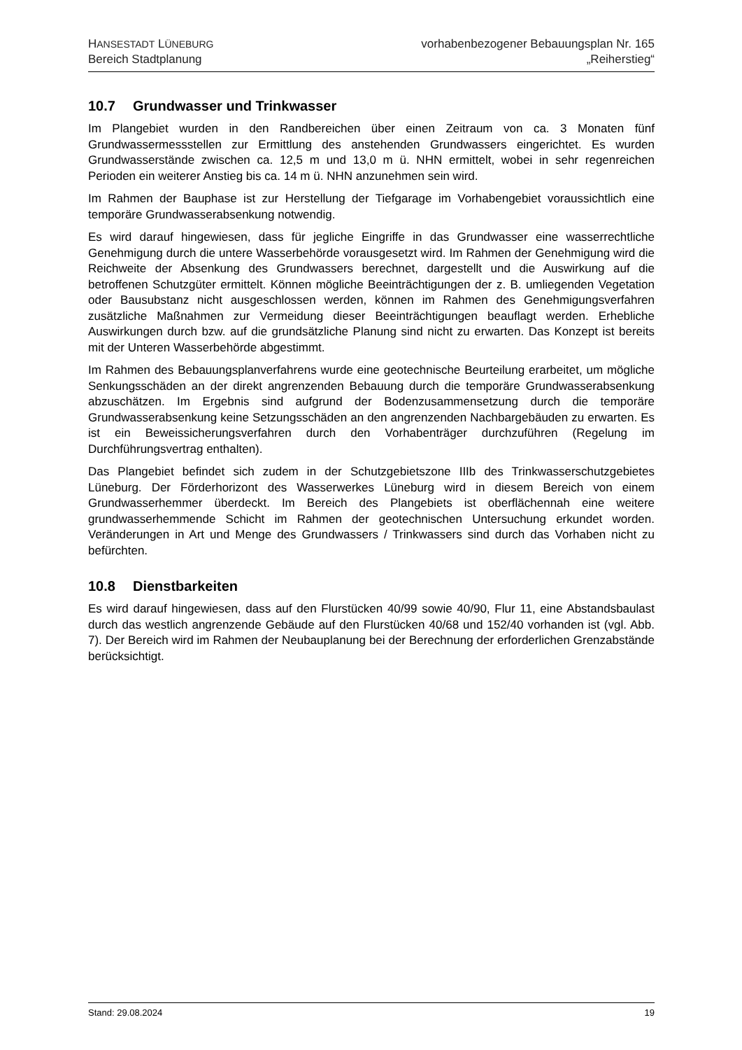HANSESTADT LÜNEBURG
Bereich Stadtplanung
vorhabenbezogener Bebauungsplan Nr. 165
„Reiherstieg“
10.7 Grundwasser und Trinkwasser
Im Plangebiet wurden in den Randbereichen über einen Zeitraum von ca. 3 Monaten fünf Grundwassermessstellen zur Ermittlung des anstehenden Grundwassers eingerichtet. Es wurden Grundwasserstände zwischen ca. 12,5 m und 13,0 m ü. NHN ermittelt, wobei in sehr regenreichen Perioden ein weiterer Anstieg bis ca. 14 m ü. NHN anzunehmen sein wird.
Im Rahmen der Bauphase ist zur Herstellung der Tiefgarage im Vorhabengebiet voraussichtlich eine temporäre Grundwasserabsenkung notwendig.
Es wird darauf hingewiesen, dass für jegliche Eingriffe in das Grundwasser eine wasserrechtliche Genehmigung durch die untere Wasserbehörde vorausgesetzt wird. Im Rahmen der Genehmigung wird die Reichweite der Absenkung des Grundwassers berechnet, dargestellt und die Auswirkung auf die betroffenen Schutzgüter ermittelt. Können mögliche Beeinträchtigungen der z. B. umliegenden Vegetation oder Bausubstanz nicht ausgeschlossen werden, können im Rahmen des Genehmigungsverfahren zusätzliche Maßnahmen zur Vermeidung dieser Beeinträchtigungen beauflagt werden. Erhebliche Auswirkungen durch bzw. auf die grundsätzliche Planung sind nicht zu erwarten. Das Konzept ist bereits mit der Unteren Wasserbehörde abgestimmt.
Im Rahmen des Bebauungsplanverfahrens wurde eine geotechnische Beurteilung erarbeitet, um mögliche Senkungsschäden an der direkt angrenzenden Bebauung durch die temporäre Grundwasserabsenkung abzuschätzen. Im Ergebnis sind aufgrund der Bodenzusammensetzung durch die temporäre Grundwasserabsenkung keine Setzungsschäden an den angrenzenden Nachbargebäuden zu erwarten. Es ist ein Beweissicherungsverfahren durch den Vorhabenträger durchzuführen (Regelung im Durchführungsvertrag enthalten).
Das Plangebiet befindet sich zudem in der Schutzgebietszone IIIb des Trinkwasserschutzgebietes Lüneburg. Der Förderhorizont des Wasserwerkes Lüneburg wird in diesem Bereich von einem Grundwasserhemmer überdeckt. Im Bereich des Plangebiets ist oberflächennah eine weitere grundwasserhemmende Schicht im Rahmen der geotechnischen Untersuchung erkundet worden. Veränderungen in Art und Menge des Grundwassers / Trinkwassers sind durch das Vorhaben nicht zu befürchten.
10.8 Dienstbarkeiten
Es wird darauf hingewiesen, dass auf den Flurstücken 40/99 sowie 40/90, Flur 11, eine Abstandsbaulast durch das westlich angrenzende Gebäude auf den Flurstücken 40/68 und 152/40 vorhanden ist (vgl. Abb. 7). Der Bereich wird im Rahmen der Neubauplanung bei der Berechnung der erforderlichen Grenzabstände berücksichtigt.
Stand: 29.08.2024 19